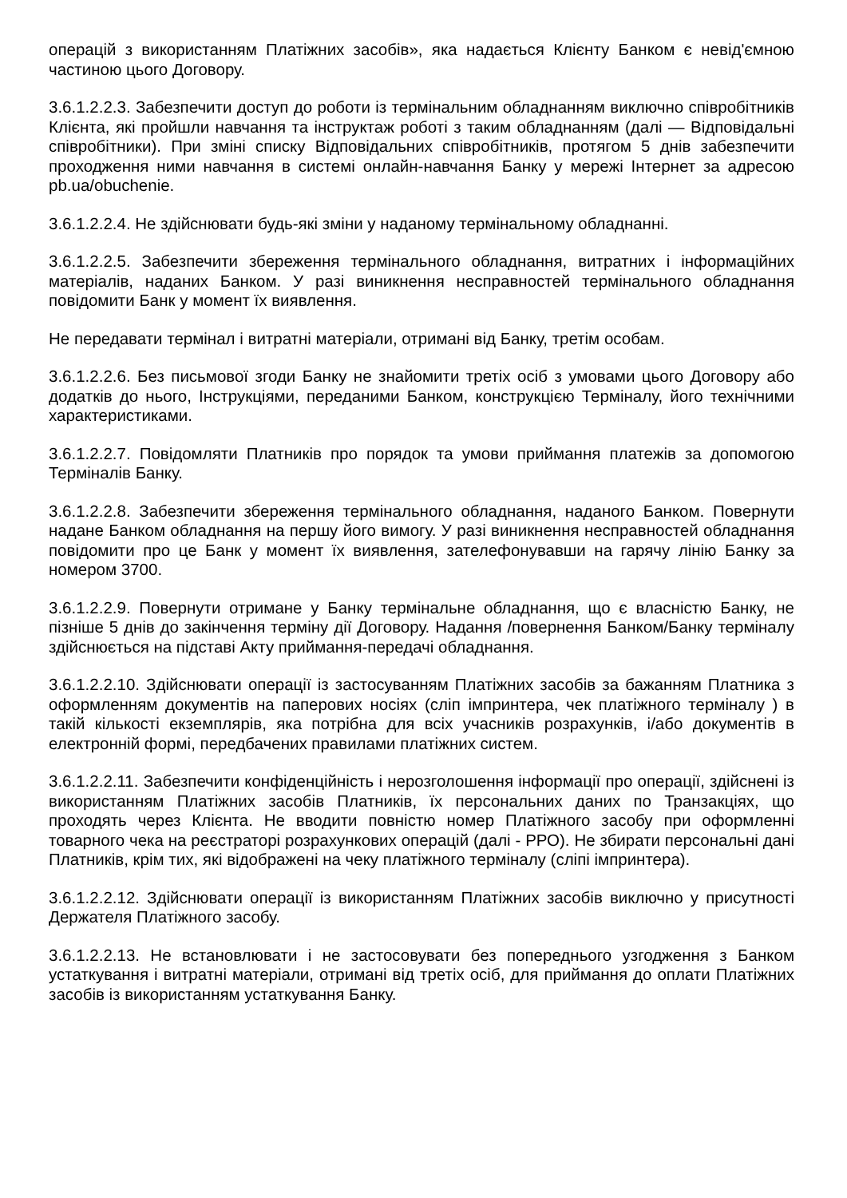операцій з використанням Платіжних засобів», яка надається Клієнту Банком є невід'ємною частиною цього Договору.
3.6.1.2.2.3. Забезпечити доступ до роботи із термінальним обладнанням виключно співробітників Клієнта, які пройшли навчання та інструктаж роботі з таким обладнанням (далі — Відповідальні співробітники). При зміні списку Відповідальних співробітників, протягом 5 днів забезпечити проходження ними навчання в системі онлайн-навчання Банку у мережі Інтернет за адресою pb.ua/obuchenie.
3.6.1.2.2.4. Не здійснювати будь-які зміни у наданому термінальному обладнанні.
3.6.1.2.2.5. Забезпечити збереження термінального обладнання, витратних і інформаційних матеріалів, наданих Банком. У разі виникнення несправностей термінального обладнання повідомити Банк у момент їх виявлення.
Не передавати термінал і витратні матеріали, отримані від Банку, третім особам.
3.6.1.2.2.6. Без письмової згоди Банку не знайомити третіх осіб з умовами цього Договору або додатків до нього, Інструкціями, переданими Банком, конструкцією Терміналу, його технічними характеристиками.
3.6.1.2.2.7. Повідомляти Платників про порядок та умови приймання платежів за допомогою Терміналів Банку.
3.6.1.2.2.8. Забезпечити збереження термінального обладнання, наданого Банком. Повернути надане Банком обладнання на першу його вимогу. У разі виникнення несправностей обладнання повідомити про це Банк у момент їх виявлення, зателефонувавши на гарячу лінію Банку за номером 3700.
3.6.1.2.2.9. Повернути отримане у Банку термінальне обладнання, що є власністю Банку, не пізніше 5 днів до закінчення терміну дії Договору. Надання /повернення Банком/Банку терміналу здійснюється на підставі Акту приймання-передачі обладнання.
3.6.1.2.2.10. Здійснювати операції із застосуванням Платіжних засобів за бажанням Платника з оформленням документів на паперових носіях (сліп імпринтера, чек платіжного терміналу ) в такій кількості екземплярів, яка потрібна для всіх учасників розрахунків, і/або документів в електронній формі, передбачених правилами платіжних систем.
3.6.1.2.2.11. Забезпечити конфіденційність і нерозголошення інформації про операції, здійснені із використанням Платіжних засобів Платників, їх персональних даних по Транзакціях, що проходять через Клієнта. Не вводити повністю номер Платіжного засобу при оформленні товарного чека на реєстраторі розрахункових операцій (далі - РРО). Не збирати персональні дані Платників, крім тих, які відображені на чеку платіжного терміналу (сліпі імпринтера).
3.6.1.2.2.12. Здійснювати операції із використанням Платіжних засобів виключно у присутності Держателя Платіжного засобу.
3.6.1.2.2.13. Не встановлювати і не застосовувати без попереднього узгодження з Банком устаткування і витратні матеріали, отримані від третіх осіб, для приймання до оплати Платіжних засобів із використанням устаткування Банку.